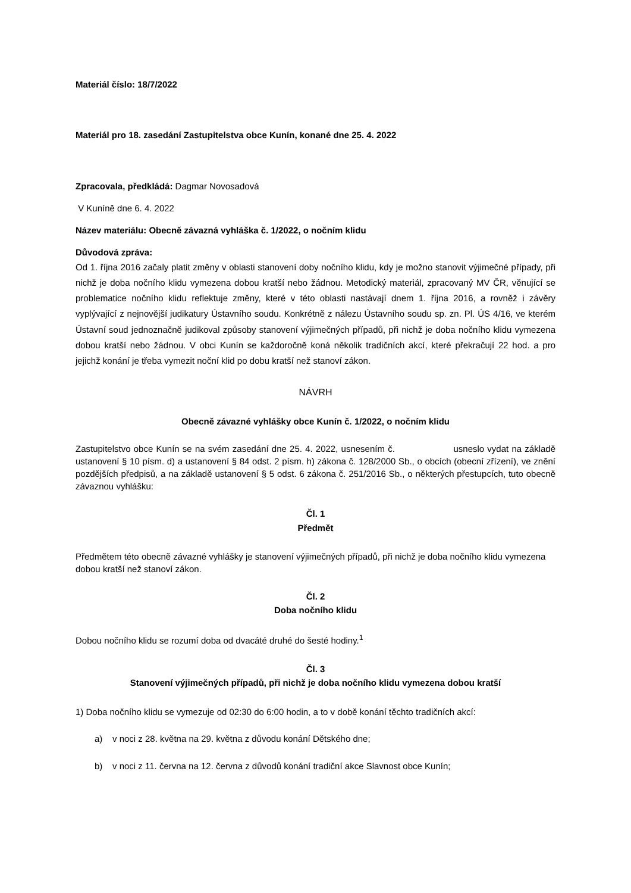Materiál číslo: 18/7/2022
Materiál pro 18. zasedání Zastupitelstva obce Kunín, konané dne 25. 4. 2022
Zpracovala, předkládá: Dagmar Novosadová
V Kuníně dne 6. 4. 2022
Název materiálu: Obecně závazná vyhláška č. 1/2022, o nočním klidu
Důvodová zpráva:
Od 1. října 2016 začaly platit změny v oblasti stanovení doby nočního klidu, kdy je možno stanovit výjimečné případy, při nichž je doba nočního klidu vymezena dobou kratší nebo žádnou. Metodický materiál, zpracovaný MV ČR, věnující se problematice nočního klidu reflektuje změny, které v této oblasti nastávají dnem 1. října 2016, a rovněž i závěry vyplývající z nejnovější judikatury Ústavního soudu. Konkrétně z nálezu Ústavního soudu sp. zn. Pl. ÚS 4/16, ve kterém Ústavní soud jednoznačně judikoval způsoby stanovení výjimečných případů, při nichž je doba nočního klidu vymezena dobou kratší nebo žádnou. V obci Kunín se každoročně koná několik tradičních akcí, které překračují 22 hod. a pro jejichž konání je třeba vymezit noční klid po dobu kratší než stanoví zákon.
NÁVRH
Obecně závazné vyhlášky obce Kunín č. 1/2022, o nočním klidu
Zastupitelstvo obce Kunín se na svém zasedání dne 25. 4. 2022, usnesením č. usneslo vydat na základě ustanovení § 10 písm. d) a ustanovení § 84 odst. 2 písm. h) zákona č. 128/2000 Sb., o obcích (obecní zřízení), ve znění pozdějších předpisů, a na základě ustanovení § 5 odst. 6 zákona č. 251/2016 Sb., o některých přestupcích, tuto obecně závaznou vyhlášku:
Čl. 1
Předmět
Předmětem této obecně závazné vyhlášky je stanovení výjimečných případů, při nichž je doba nočního klidu vymezena dobou kratší než stanoví zákon.
Čl. 2
Doba nočního klidu
Dobou nočního klidu se rozumí doba od dvacáté druhé do šesté hodiny.<sup>1</sup>
Čl. 3
Stanovení výjimečných případů, při nichž je doba nočního klidu vymezena dobou kratší
1) Doba nočního klidu se vymezuje od 02:30 do 6:00 hodin, a to v době konání těchto tradičních akcí:
a) v noci z 28. května na 29. května z důvodu konání Dětského dne;
b) v noci z 11. června na 12. června z důvodů konání tradiční akce Slavnost obce Kunín;